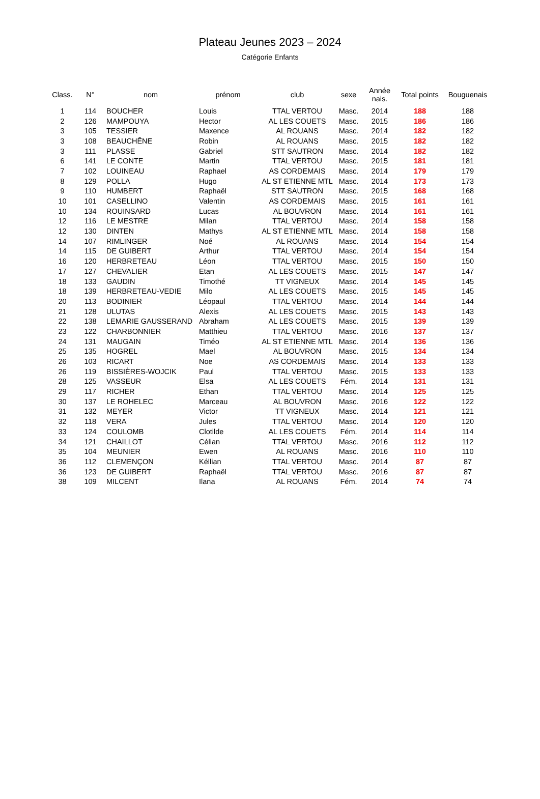Plateau Jeunes 2023 – 2024
Catégorie Enfants
| Class. | N° | nom | prénom | club | sexe | Année nais. | Total points | Bouguenais |
| --- | --- | --- | --- | --- | --- | --- | --- | --- |
| 1 | 114 | BOUCHER | Louis | TTAL VERTOU | Masc. | 2014 | 188 | 188 |
| 2 | 126 | MAMPOUYA | Hector | AL LES COUETS | Masc. | 2015 | 186 | 186 |
| 3 | 105 | TESSIER | Maxence | AL ROUANS | Masc. | 2014 | 182 | 182 |
| 3 | 108 | BEAUCHÊNE | Robin | AL ROUANS | Masc. | 2015 | 182 | 182 |
| 3 | 111 | PLASSE | Gabriel | STT SAUTRON | Masc. | 2014 | 182 | 182 |
| 6 | 141 | LE CONTE | Martin | TTAL VERTOU | Masc. | 2015 | 181 | 181 |
| 7 | 102 | LOUINEAU | Raphael | AS CORDEMAIS | Masc. | 2014 | 179 | 179 |
| 8 | 129 | POLLA | Hugo | AL ST ETIENNE MTL | Masc. | 2014 | 173 | 173 |
| 9 | 110 | HUMBERT | Raphaël | STT SAUTRON | Masc. | 2015 | 168 | 168 |
| 10 | 101 | CASELLINO | Valentin | AS CORDEMAIS | Masc. | 2015 | 161 | 161 |
| 10 | 134 | ROUINSARD | Lucas | AL BOUVRON | Masc. | 2014 | 161 | 161 |
| 12 | 116 | LE MESTRE | Milan | TTAL VERTOU | Masc. | 2014 | 158 | 158 |
| 12 | 130 | DINTEN | Mathys | AL ST ETIENNE MTL | Masc. | 2014 | 158 | 158 |
| 14 | 107 | RIMLINGER | Noé | AL ROUANS | Masc. | 2014 | 154 | 154 |
| 14 | 115 | DE GUIBERT | Arthur | TTAL VERTOU | Masc. | 2014 | 154 | 154 |
| 16 | 120 | HERBRETEAU | Léon | TTAL VERTOU | Masc. | 2015 | 150 | 150 |
| 17 | 127 | CHEVALIER | Etan | AL LES COUETS | Masc. | 2015 | 147 | 147 |
| 18 | 133 | GAUDIN | Timothé | TT VIGNEUX | Masc. | 2014 | 145 | 145 |
| 18 | 139 | HERBRETEAU-VEDIE | Milo | AL LES COUETS | Masc. | 2015 | 145 | 145 |
| 20 | 113 | BODINIER | Léopaul | TTAL VERTOU | Masc. | 2014 | 144 | 144 |
| 21 | 128 | ULUTAS | Alexis | AL LES COUETS | Masc. | 2015 | 143 | 143 |
| 22 | 138 | LEMARIE GAUSSERAND | Abraham | AL LES COUETS | Masc. | 2015 | 139 | 139 |
| 23 | 122 | CHARBONNIER | Matthieu | TTAL VERTOU | Masc. | 2016 | 137 | 137 |
| 24 | 131 | MAUGAIN | Timéo | AL ST ETIENNE MTL | Masc. | 2014 | 136 | 136 |
| 25 | 135 | HOGREL | Mael | AL BOUVRON | Masc. | 2015 | 134 | 134 |
| 26 | 103 | RICART | Noe | AS CORDEMAIS | Masc. | 2014 | 133 | 133 |
| 26 | 119 | BISSIÈRES-WOJCIK | Paul | TTAL VERTOU | Masc. | 2015 | 133 | 133 |
| 28 | 125 | VASSEUR | Elsa | AL LES COUETS | Fém. | 2014 | 131 | 131 |
| 29 | 117 | RICHER | Ethan | TTAL VERTOU | Masc. | 2014 | 125 | 125 |
| 30 | 137 | LE ROHELEC | Marceau | AL BOUVRON | Masc. | 2016 | 122 | 122 |
| 31 | 132 | MEYER | Victor | TT VIGNEUX | Masc. | 2014 | 121 | 121 |
| 32 | 118 | VERA | Jules | TTAL VERTOU | Masc. | 2014 | 120 | 120 |
| 33 | 124 | COULOMB | Clotilde | AL LES COUETS | Fém. | 2014 | 114 | 114 |
| 34 | 121 | CHAILLOT | Célian | TTAL VERTOU | Masc. | 2016 | 112 | 112 |
| 35 | 104 | MEUNIER | Ewen | AL ROUANS | Masc. | 2016 | 110 | 110 |
| 36 | 112 | CLEMENÇON | Kéllian | TTAL VERTOU | Masc. | 2014 | 87 | 87 |
| 36 | 123 | DE GUIBERT | Raphaël | TTAL VERTOU | Masc. | 2016 | 87 | 87 |
| 38 | 109 | MILCENT | Ilana | AL ROUANS | Fém. | 2014 | 74 | 74 |